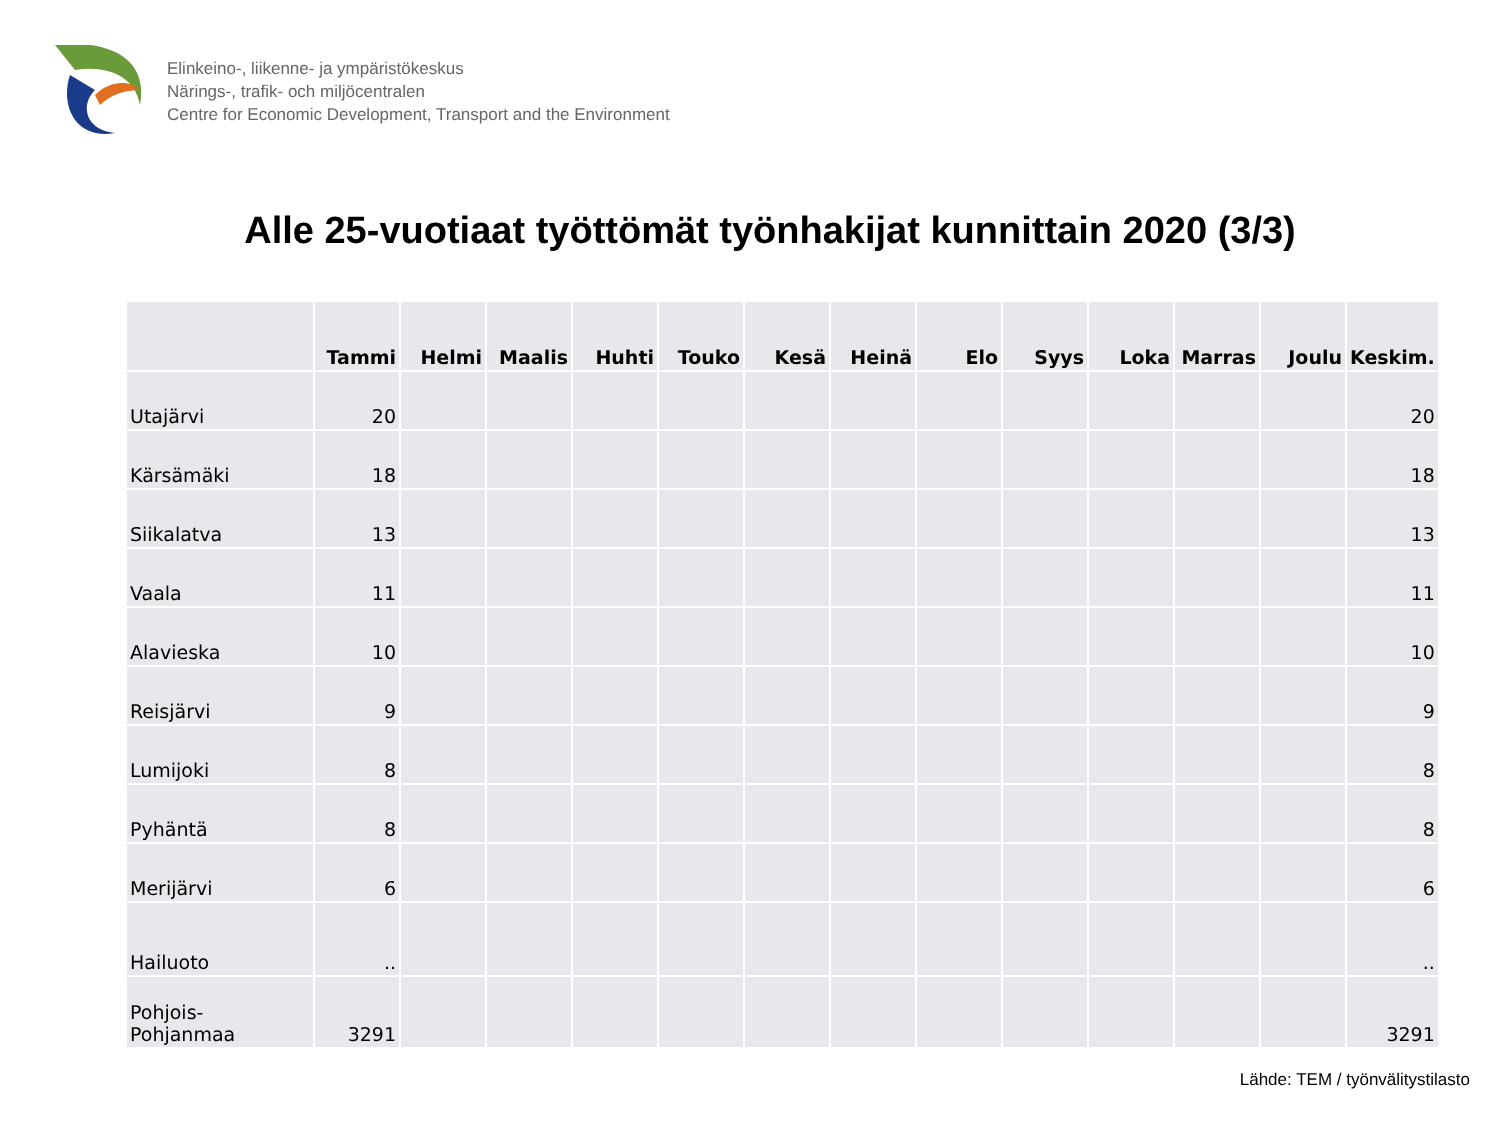Elinkeino-, liikenne- ja ympäristökeskus
Närings-, trafik- och miljöcentralen
Centre for Economic Development, Transport and the Environment
Alle 25-vuotiaat työttömät työnhakijat kunnittain 2020 (3/3)
| | Tammi | Helmi | Maalis | Huhti | Touko | Kesä | Heinä | Elo | Syys | Loka | Marras | Joulu | Keskim. |
| --- | --- | --- | --- | --- | --- | --- | --- | --- | --- | --- | --- | --- | --- |
| Utajärvi | 20 | | | | | | | | | | | | 20 |
| Kärsämäki | 18 | | | | | | | | | | | | 18 |
| Siikalatva | 13 | | | | | | | | | | | | 13 |
| Vaala | 11 | | | | | | | | | | | | 11 |
| Alavieska | 10 | | | | | | | | | | | | 10 |
| Reisjärvi | 9 | | | | | | | | | | | | 9 |
| Lumijoki | 8 | | | | | | | | | | | | 8 |
| Pyhäntä | 8 | | | | | | | | | | | | 8 |
| Merijärvi | 6 | | | | | | | | | | | | 6 |
| Hailuoto | .. | | | | | | | | | | | | .. |
| Pohjois- Pohjanmaa | 3291 | | | | | | | | | | | | 3291 |
Lähde: TEM / työnvälitystilasto